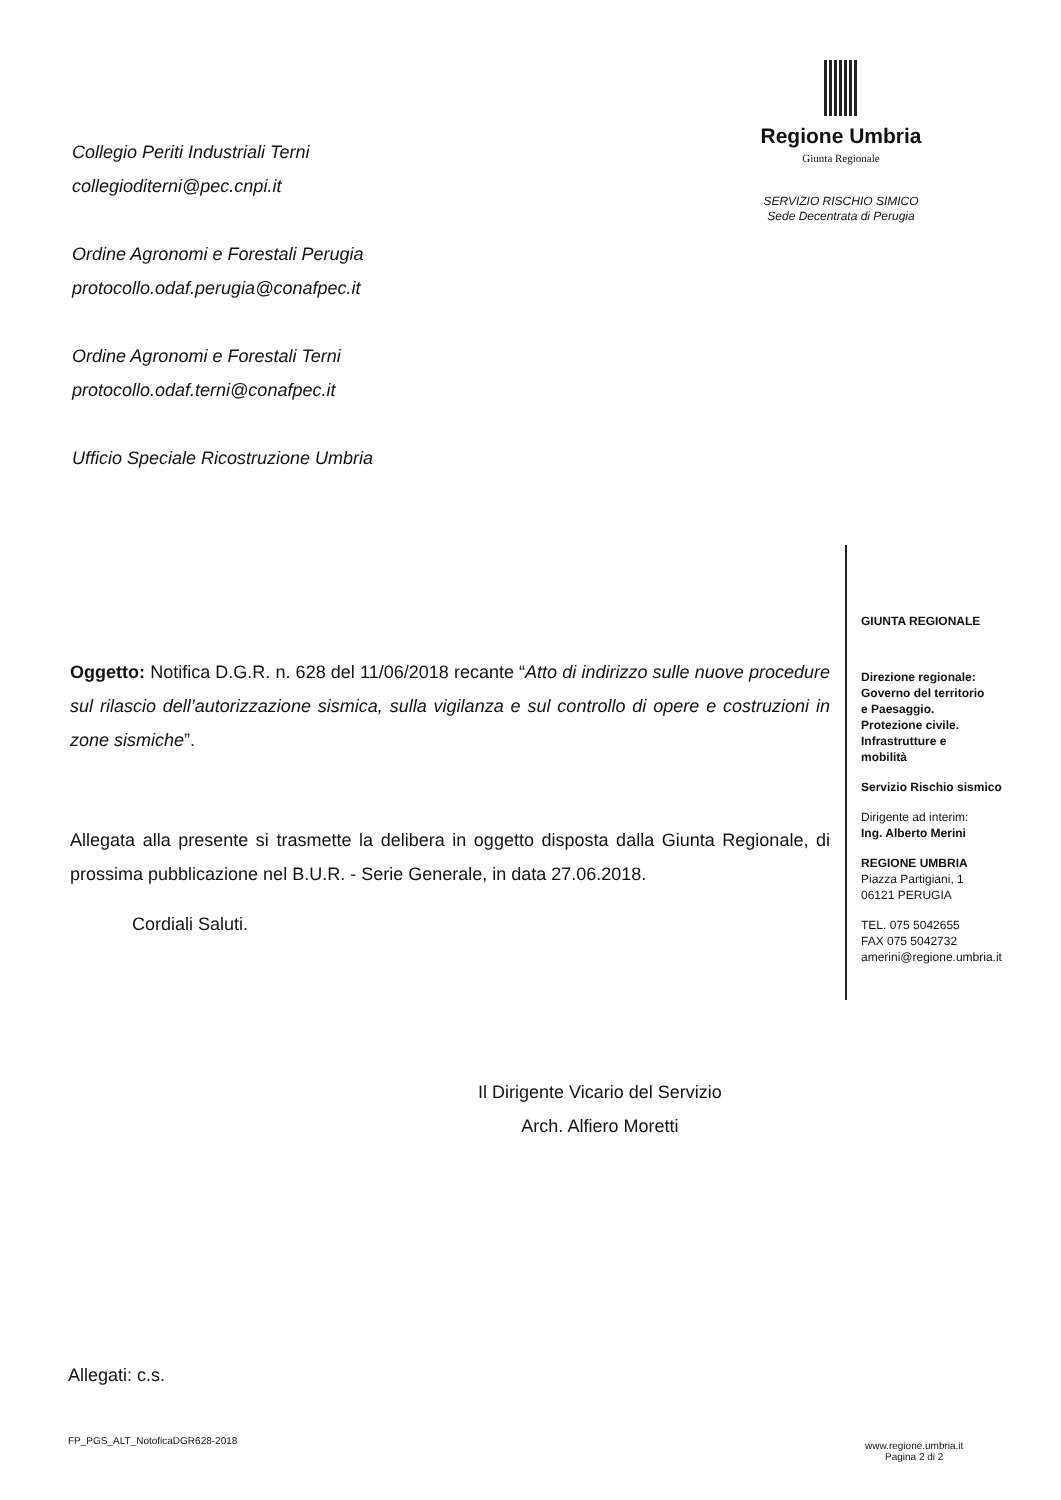Collegio Periti Industriali Terni
collegioditerni@pec.cnpi.it
Ordine Agronomi e Forestali Perugia
protocollo.odaf.perugia@conafpec.it
Ordine Agronomi e Forestali Terni
protocollo.odaf.terni@conafpec.it
Ufficio Speciale Ricostruzione Umbria
Regione Umbria
Giunta Regionale
SERVIZIO RISCHIO SIMICO
Sede Decentrata di Perugia
Oggetto: Notifica D.G.R. n. 628 del 11/06/2018 recante “Atto di indirizzo sulle nuove procedure sul rilascio dell’autorizzazione sismica, sulla vigilanza e sul controllo di opere e costruzioni in zone sismiche”.
Allegata alla presente si trasmette la delibera in oggetto disposta dalla Giunta Regionale, di prossima pubblicazione nel B.U.R. - Serie Generale, in data 27.06.2018.
Cordiali Saluti.
GIUNTA REGIONALE
Direzione regionale:
Governo del territorio
e Paesaggio.
Protezione civile.
Infrastrutture e
mobilità
Servizio Rischio sismico
Dirigente ad interim:
Ing. Alberto Merini
REGIONE UMBRIA
Piazza Partigiani, 1
06121 PERUGIA
TEL. 075 5042655
FAX 075 5042732
amerini@regione.umbria.it
Il Dirigente Vicario del Servizio
Arch. Alfiero Moretti
Allegati: c.s.
FP_PGS_ALT_NotoficaDGR628-2018
www.regione.umbria.it
Pagina 2 di 2